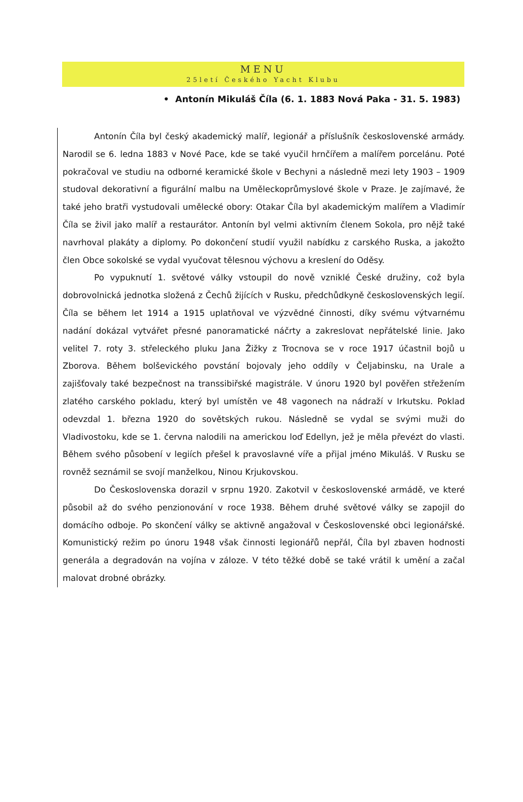MENU
25letí Českého Yacht Klubu
• Antonín Mikuláš Číla (6. 1. 1883 Nová Paka - 31. 5. 1983)
Antonín Číla byl český akademický malíř, legionář a příslušník československé armády. Narodil se 6. ledna 1883 v Nové Pace, kde se také vyučil hrnčířem a malířem porcelánu. Poté pokračoval ve studiu na odborné keramické škole v Bechyni a následně mezi lety 1903 – 1909 studoval dekorativní a figurální malbu na Uměleckoprůmyslové škole v Praze. Je zajímavé, že také jeho bratři vystudovali umělecké obory: Otakar Číla byl akademickým malířem a Vladimír Číla se živil jako malíř a restaurátor. Antonín byl velmi aktivním členem Sokola, pro nějž také navrhoval plakáty a diplomy. Po dokončení studií využil nabídku z carského Ruska, a jakožto člen Obce sokolské se vydal vyučovat tělesnou výchovu a kreslení do Oděsy.
Po vypuknutí 1. světové války vstoupil do nově vzniklé České družiny, což byla dobrovolnická jednotka složená z Čechů žijících v Rusku, předchůdkyně československých legií. Číla se během let 1914 a 1915 uplatňoval ve výzvědné činnosti, díky svému výtvarnému nadání dokázal vytvářet přesné panoramatické náčrty a zakreslovat nepřátelské linie. Jako velitel 7. roty 3. střeleckého pluku Jana Žižky z Trocnova se v roce 1917 účastnil bojů u Zborova. Během bolševického povstání bojovaly jeho oddíly v Čeljabinsku, na Urale a zajišťovaly také bezpečnost na transsibiřské magistrále. V únoru 1920 byl pověřen střežením zlatého carského pokladu, který byl umístěn ve 48 vagonech na nádraží v Irkutsku. Poklad odevzdal 1. března 1920 do sovětských rukou. Následně se vydal se svými muži do Vladivostoku, kde se 1. června nalodili na americkou loď Edellyn, jež je měla převézt do vlasti. Během svého působení v legiích přešel k pravoslavné víře a přijal jméno Mikuláš. V Rusku se rovněž seznámil se svojí manželkou, Ninou Krjukovskou.
Do Československa dorazil v srpnu 1920. Zakotvil v československé armádě, ve které působil až do svého penzionování v roce 1938. Během druhé světové války se zapojil do domácího odboje. Po skončení války se aktivně angažoval v Československé obci legionářské. Komunistický režim po únoru 1948 však činnosti legionářů nepřál, Číla byl zbaven hodnosti generála a degradován na vojína v záloze. V této těžké době se také vrátil k umění a začal malovat drobné obrázky.